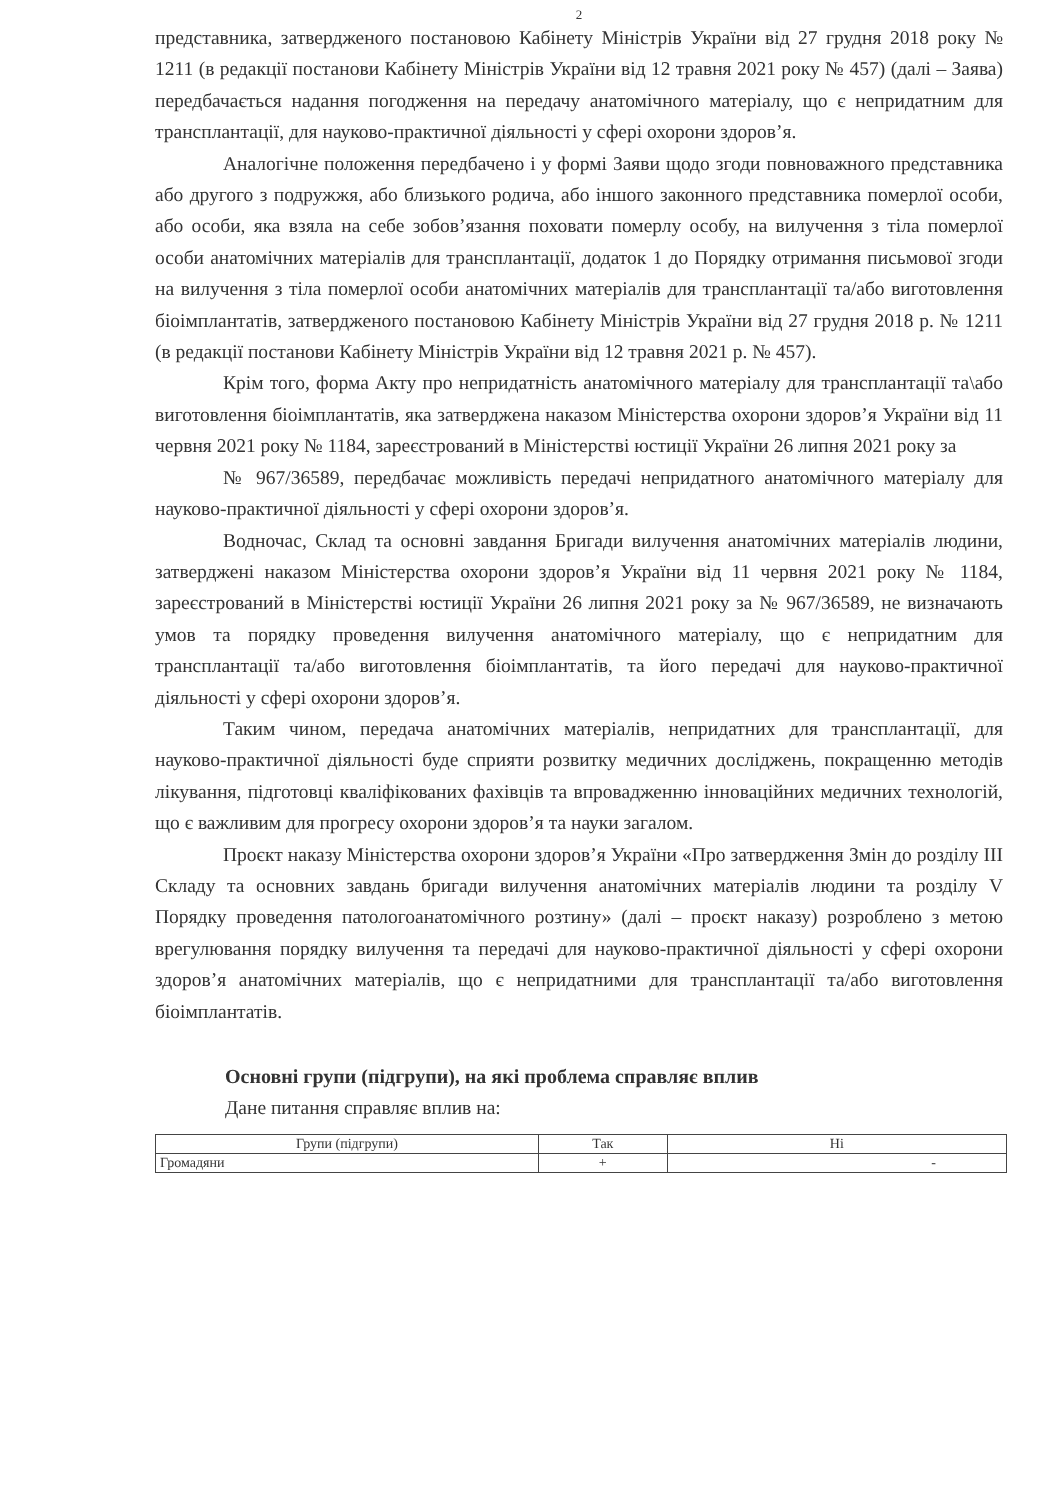2
представника, затвердженого постановою Кабінету Міністрів України від 27 грудня 2018 року № 1211 (в редакції постанови Кабінету Міністрів України від 12 травня 2021 року № 457) (далі – Заява) передбачається надання погодження на передачу анатомічного матеріалу, що є непридатним для трансплантації, для науково-практичної діяльності у сфері охорони здоров’я.
Аналогічне положення передбачено і у формі Заяви щодо згоди повноважного представника або другого з подружжя, або близького родича, або іншого законного представника померлої особи, або особи, яка взяла на себе зобов’язання поховати померлу особу, на вилучення з тіла померлої особи анатомічних матеріалів для трансплантації, додаток 1 до Порядку отримання письмової згоди на вилучення з тіла померлої особи анатомічних матеріалів для трансплантації та/або виготовлення біоімплантатів, затвердженого постановою Кабінету Міністрів України від 27 грудня 2018 р. № 1211 (в редакції постанови Кабінету Міністрів України від 12 травня 2021 р. № 457).
Крім того, форма Акту про непридатність анатомічного матеріалу для трансплантації та\або виготовлення біоімплантатів, яка затверджена наказом Міністерства охорони здоров’я України від 11 червня 2021 року № 1184, зареєстрований в Міністерстві юстиції України 26 липня 2021 року за
№ 967/36589, передбачає можливість передачі непридатного анатомічного матеріалу для науково-практичної діяльності у сфері охорони здоров’я.
Водночас, Склад та основні завдання Бригади вилучення анатомічних матеріалів людини, затверджені наказом Міністерства охорони здоров’я України від 11 червня 2021 року № 1184, зареєстрований в Міністерстві юстиції України 26 липня 2021 року за № 967/36589, не визначають умов та порядку проведення вилучення анатомічного матеріалу, що є непридатним для трансплантації та/або виготовлення біоімплантатів, та його передачі для науково-практичної діяльності у сфері охорони здоров’я.
Таким чином, передача анатомічних матеріалів, непридатних для трансплантації, для науково-практичної діяльності буде сприяти розвитку медичних досліджень, покращенню методів лікування, підготовці кваліфікованих фахівців та впровадженню інноваційних медичних технологій, що є важливим для прогресу охорони здоров’я та науки загалом.
Проєкт наказу Міністерства охорони здоров’я України «Про затвердження Змін до розділу III Складу та основних завдань бригади вилучення анатомічних матеріалів людини та розділу V Порядку проведення патологоанатомічного розтину» (далі – проєкт наказу) розроблено з метою врегулювання порядку вилучення та передачі для науково-практичної діяльності у сфері охорони здоров’я анатомічних матеріалів, що є непридатними для трансплантації та/або виготовлення біоімплантатів.
Основні групи (підгрупи), на які проблема справляє вплив
Дане питання справляє вплив на:
| Групи (підгрупи) | Так | Ні |
| --- | --- | --- |
| Громадяни | + | - |